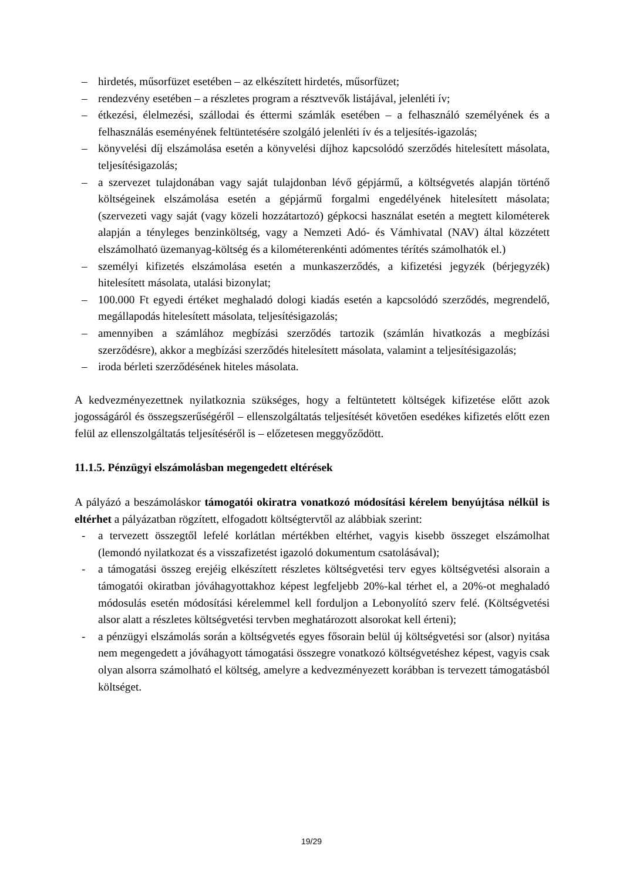– hirdetés, műsorfüzet esetében – az elkészített hirdetés, műsorfüzet;
– rendezvény esetében – a részletes program a résztvevők listájával, jelenléti ív;
– étkezési, élelmezési, szállodai és éttermi számlák esetében – a felhasználó személyének és a felhasználás eseményének feltüntetésére szolgáló jelenléti ív és a teljesítés-igazolás;
– könyvelési díj elszámolása esetén a könyvelési díjhoz kapcsolódó szerződés hitelesített másolata, teljesítésigazolás;
– a szervezet tulajdonában vagy saját tulajdonban lévő gépjármű, a költségvetés alapján történő költségeinek elszámolása esetén a gépjármű forgalmi engedélyének hitelesített másolata; (szervezeti vagy saját (vagy közeli hozzátartozó) gépkocsi használat esetén a megtett kilométerek alapján a tényleges benzinköltség, vagy a Nemzeti Adó- és Vámhivatal (NAV) által közzétett elszámolható üzemanyag-költség és a kilométerenkénti adómentes térítés számolhatók el.)
– személyi kifizetés elszámolása esetén a munkaszerződés, a kifizetési jegyzék (bérjegyzék) hitelesített másolata, utalási bizonylat;
– 100.000 Ft egyedi értéket meghaladó dologi kiadás esetén a kapcsolódó szerződés, megrendelő, megállapodás hitelesített másolata, teljesítésigazolás;
– amennyiben a számlához megbízási szerződés tartozik (számlán hivatkozás a megbízási szerződésre), akkor a megbízási szerződés hitelesített másolata, valamint a teljesítésigazolás;
– iroda bérleti szerződésének hiteles másolata.
A kedvezményezettnek nyilatkoznia szükséges, hogy a feltüntetett költségek kifizetése előtt azok jogosságáról és összegszerűségéről – ellenszolgáltatás teljesítését követően esedékes kifizetés előtt ezen felül az ellenszolgáltatás teljesítéséről is – előzetesen meggyőződött.
11.1.5. Pénzügyi elszámolásban megengedett eltérések
A pályázó a beszámoláskor támogatói okiratra vonatkozó módosítási kérelem benyújtása nélkül is eltérhet a pályázatban rögzített, elfogadott költségtervtől az alábbiak szerint:
- a tervezett összegtől lefelé korlátlan mértékben eltérhet, vagyis kisebb összeget elszámolhat (lemondó nyilatkozat és a visszafizetést igazoló dokumentum csatolásával);
- a támogatási összeg erejéig elkészített részletes költségvetési terv egyes költségvetési alsorain a támogatói okiratban jóváhagyottakhoz képest legfeljebb 20%-kal térhet el, a 20%-ot meghaladó módosulás esetén módosítási kérelemmel kell forduljon a Lebonyolító szerv felé. (Költségvetési alsor alatt a részletes költségvetési tervben meghatározott alsorokat kell érteni);
- a pénzügyi elszámolás során a költségvetés egyes fősorain belül új költségvetési sor (alsor) nyitása nem megengedett a jóváhagyott támogatási összegre vonatkozó költségvetéshez képest, vagyis csak olyan alsorra számolható el költség, amelyre a kedvezményezett korábban is tervezett támogatásból költséget.
19/29